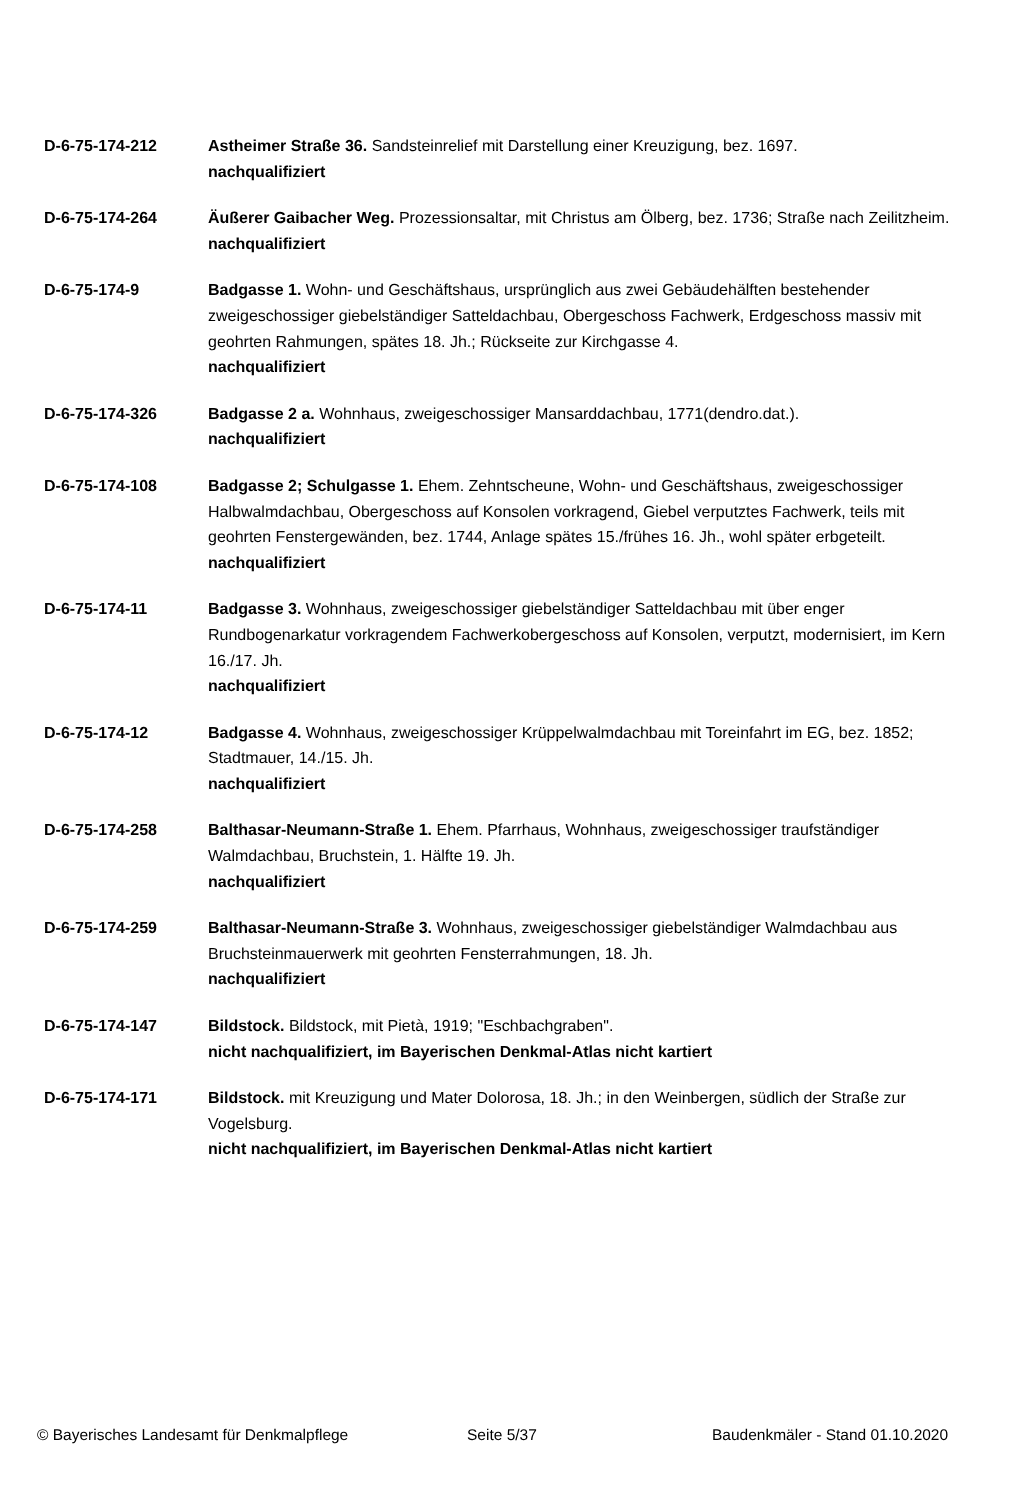D-6-75-174-212 Astheimer Straße 36. Sandsteinrelief mit Darstellung einer Kreuzigung, bez. 1697.
nachqualifiziert
D-6-75-174-264 Äußerer Gaibacher Weg. Prozessionsaltar, mit Christus am Ölberg, bez. 1736; Straße nach Zeilitzheim.
nachqualifiziert
D-6-75-174-9 Badgasse 1. Wohn- und Geschäftshaus, ursprünglich aus zwei Gebäudehälften bestehender zweigeschossiger giebelständiger Satteldachbau, Obergeschoss Fachwerk, Erdgeschoss massiv mit geohrten Rahmungen, spätes 18. Jh.; Rückseite zur Kirchgasse 4.
nachqualifiziert
D-6-75-174-326 Badgasse 2 a. Wohnhaus, zweigeschossiger Mansarddachbau, 1771(dendro.dat.).
nachqualifiziert
D-6-75-174-108 Badgasse 2; Schulgasse 1. Ehem. Zehntscheune, Wohn- und Geschäftshaus, zweigeschossiger Halbwalmdachbau, Obergeschoss auf Konsolen vorkragend, Giebel verputztes Fachwerk, teils mit geohrten Fenstergewänden, bez. 1744, Anlage spätes 15./frühes 16. Jh., wohl später erbgeteilt.
nachqualifiziert
D-6-75-174-11 Badgasse 3. Wohnhaus, zweigeschossiger giebelständiger Satteldachbau mit über enger Rundbogenarkatur vorkragendem Fachwerkobergeschoss auf Konsolen, verputzt, modernisiert, im Kern 16./17. Jh.
nachqualifiziert
D-6-75-174-12 Badgasse 4. Wohnhaus, zweigeschossiger Krüppelwalmdachbau mit Toreinfahrt im EG, bez. 1852; Stadtmauer, 14./15. Jh.
nachqualifiziert
D-6-75-174-258 Balthasar-Neumann-Straße 1. Ehem. Pfarrhaus, Wohnhaus, zweigeschossiger traufständiger Walmdachbau, Bruchstein, 1. Hälfte 19. Jh.
nachqualifiziert
D-6-75-174-259 Balthasar-Neumann-Straße 3. Wohnhaus, zweigeschossiger giebelständiger Walmdachbau aus Bruchsteinmauerwerk mit geohrten Fensterrahmungen, 18. Jh.
nachqualifiziert
D-6-75-174-147 Bildstock. Bildstock, mit Pietà, 1919; "Eschbachgraben".
nicht nachqualifiziert, im Bayerischen Denkmal-Atlas nicht kartiert
D-6-75-174-171 Bildstock. mit Kreuzigung und Mater Dolorosa, 18. Jh.; in den Weinbergen, südlich der Straße zur Vogelsburg.
nicht nachqualifiziert, im Bayerischen Denkmal-Atlas nicht kartiert
© Bayerisches Landesamt für Denkmalpflege Seite 5/37 Baudenkmäler - Stand 01.10.2020